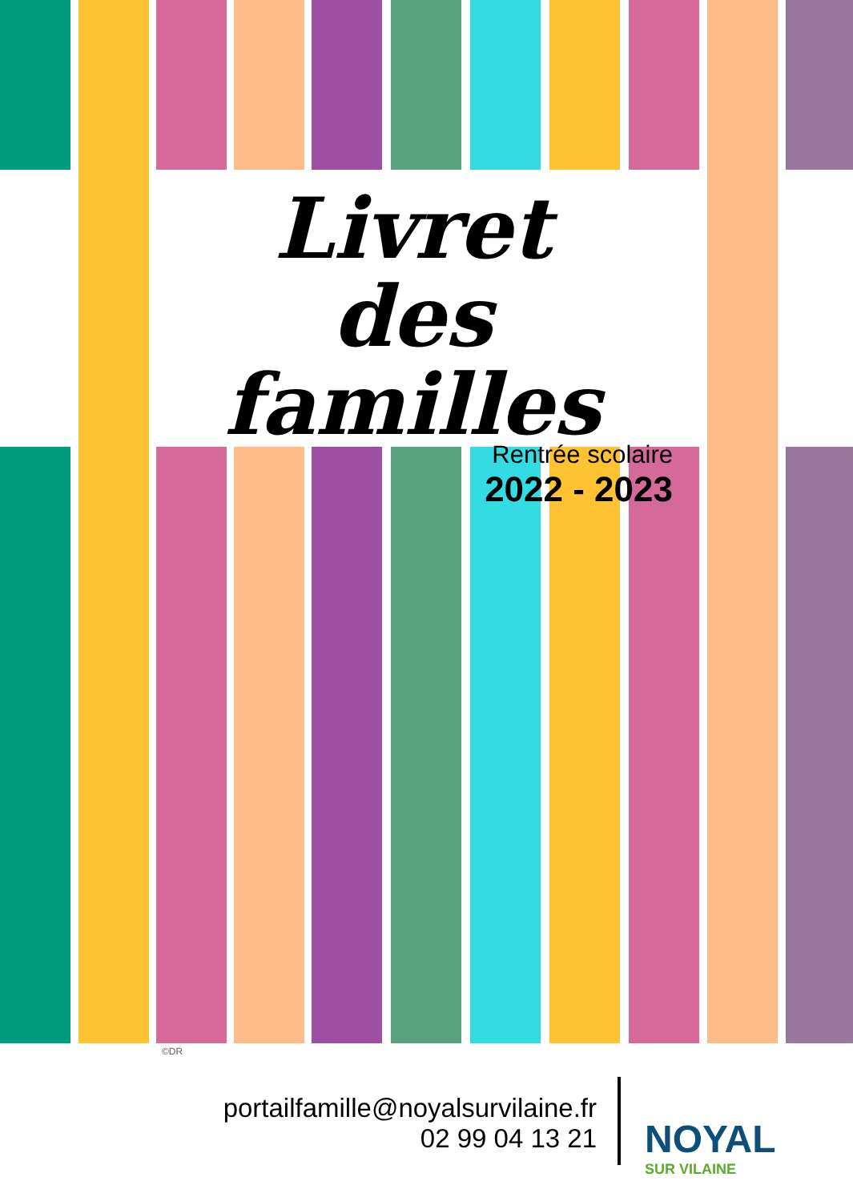Livret
des familles
Rentrée scolaire
2022 - 2023
©DR
portailfamille@noyalsurvilaine.fr
02 99 04 13 21
NOYAL
SUR VILAINE